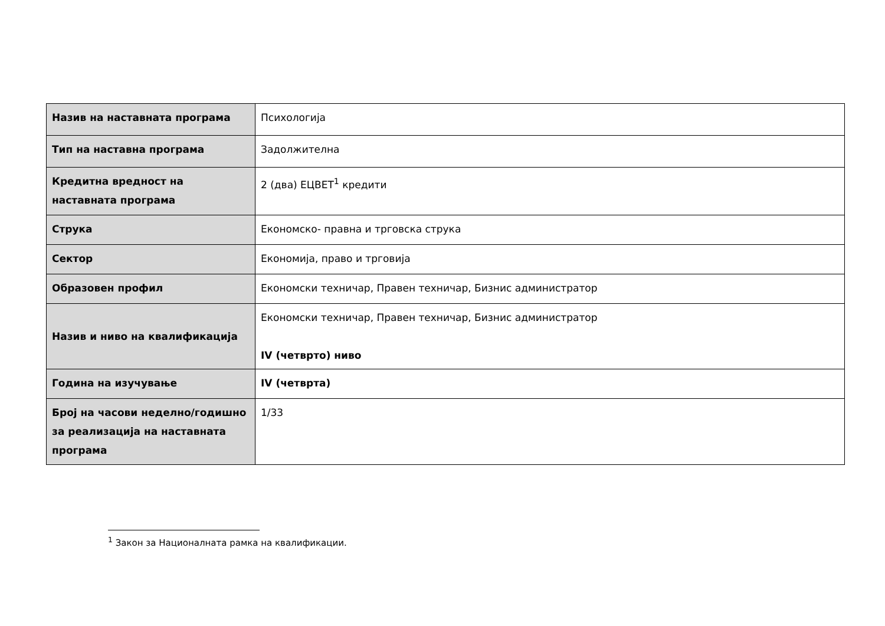| Назив на наставната програма | Психологија |
| Тип на наставна програма | Задолжителна |
| Кредитна вредност на наставната програма | 2 (два) ЕЦВЕТ<sup>1</sup> кредити |
| Струка | Економско- правна и трговска струка |
| Сектор | Економија, право и трговија |
| Образовен профил | Економски техничар, Правен техничар, Бизнис администратор |
| Назив и ниво на квалификација | Економски техничар, Правен техничар, Бизнис администратор IV (четврто) ниво |
| Година на изучување | IV (четврта) |
| Број на часови неделно/годишно за реализација на наставната програма | 1/33 |
<sup>1</sup> Закон за Националната рамка на квалификации.